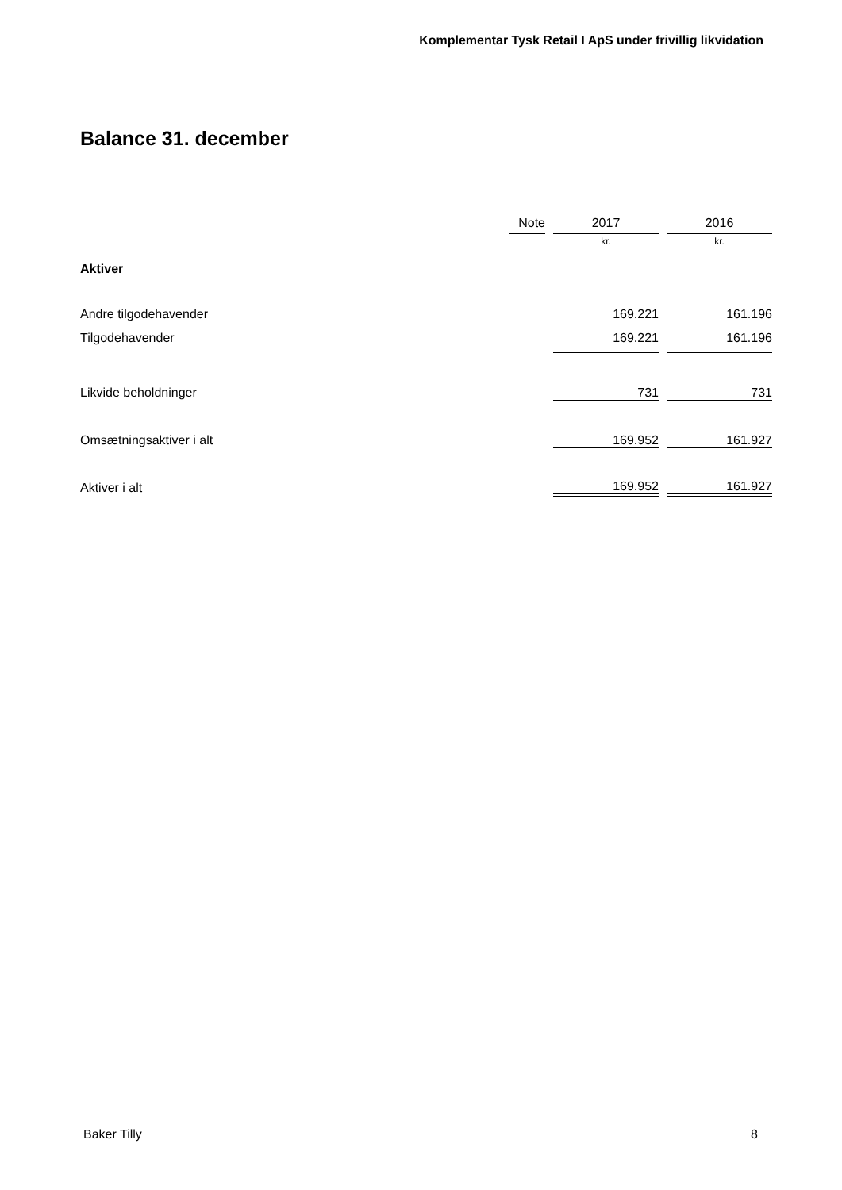Komplementar Tysk Retail I ApS under frivillig likvidation
Balance 31. december
| | Note | | 2017 | | 2016 |
| --- | --- | --- | --- | --- | --- |
| | | | kr. | | kr. |
| Aktiver | | | | | |
| Andre tilgodehavender | | | 169.221 | | 161.196 |
| Tilgodehavender | | | 169.221 | | 161.196 |
| Likvide beholdninger | | | 731 | | 731 |
| Omsætningsaktiver i alt | | | 169.952 | | 161.927 |
| Aktiver i alt | | | 169.952 | | 161.927 |
Baker Tilly 8